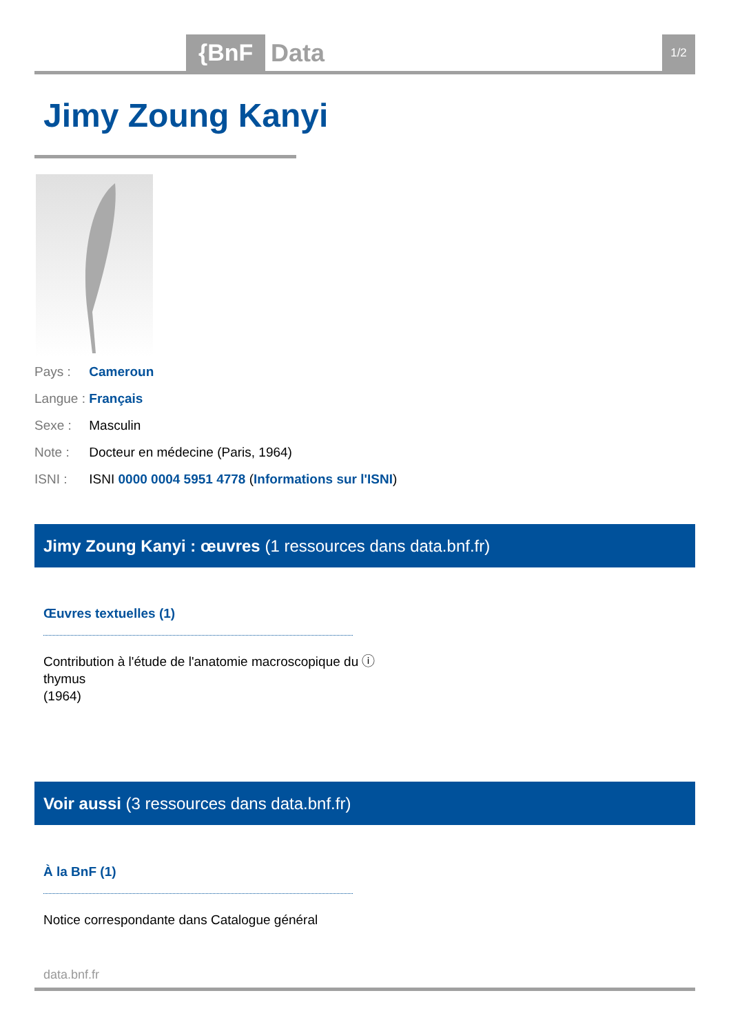{BnF Data 1/2
Jimy Zoung Kanyi
Pays : Cameroun
Langue : Français
Sexe : Masculin
Note : Docteur en médecine (Paris, 1964)
ISNI : ISNI 0000 0004 5951 4778 (Informations sur l'ISNI)
Jimy Zoung Kanyi : œuvres (1 ressources dans data.bnf.fr)
Œuvres textuelles (1)
Contribution à l'étude de l'anatomie macroscopique du ⓘ
thymus
(1964)
Voir aussi (3 ressources dans data.bnf.fr)
À la BnF (1)
Notice correspondante dans Catalogue général
data.bnf.fr